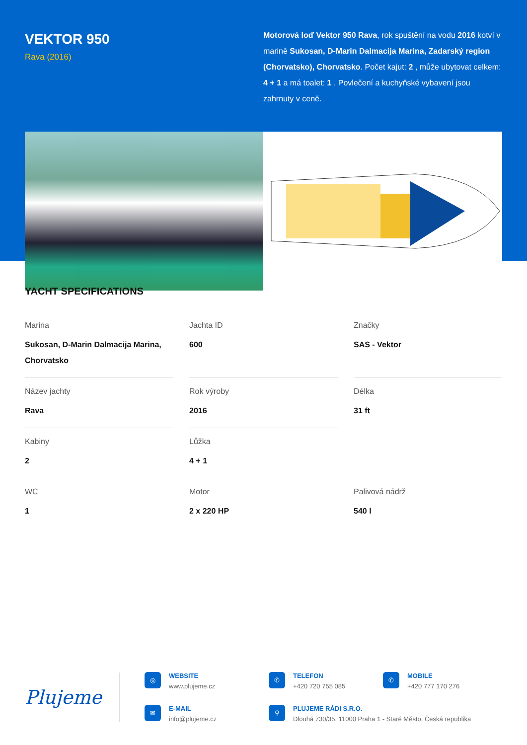VEKTOR 950
Rava (2016)
Motorová loď Vektor 950 Rava, rok spuštění na vodu 2016 kotví v marině Sukosan, D-Marin Dalmacija Marina, Zadarský region (Chorvatsko), Chorvatsko. Počet kajut: 2 , může ubytovat celkem: 4 + 1 a má toalet: 1 . Povlečení a kuchyňské vybavení jsou zahrnuty v ceně.
YACHT SPECIFICATIONS
Marina
Sukosan, D-Marin Dalmacija Marina, Chorvatsko
Jachta ID
600
Značky
SAS - Vektor
Název jachty
Rava
Rok výroby
2016
Délka
31 ft
Kabiny
2
Lůžka
4 + 1
WC
1
Motor
2 x 220 HP
Palivová nádrž
540 l
Plujeme
◎
WEBSITE
www.plujeme.cz
✆
TELEFON
+420 720 755 085
✆
MOBILE
+420 777 170 276
✉
E-MAIL
info@plujeme.cz
⚲
PLUJEME RÁDI S.R.O.
Dlouhá 730/35, 11000 Praha 1 - Staré Město, Česká republika